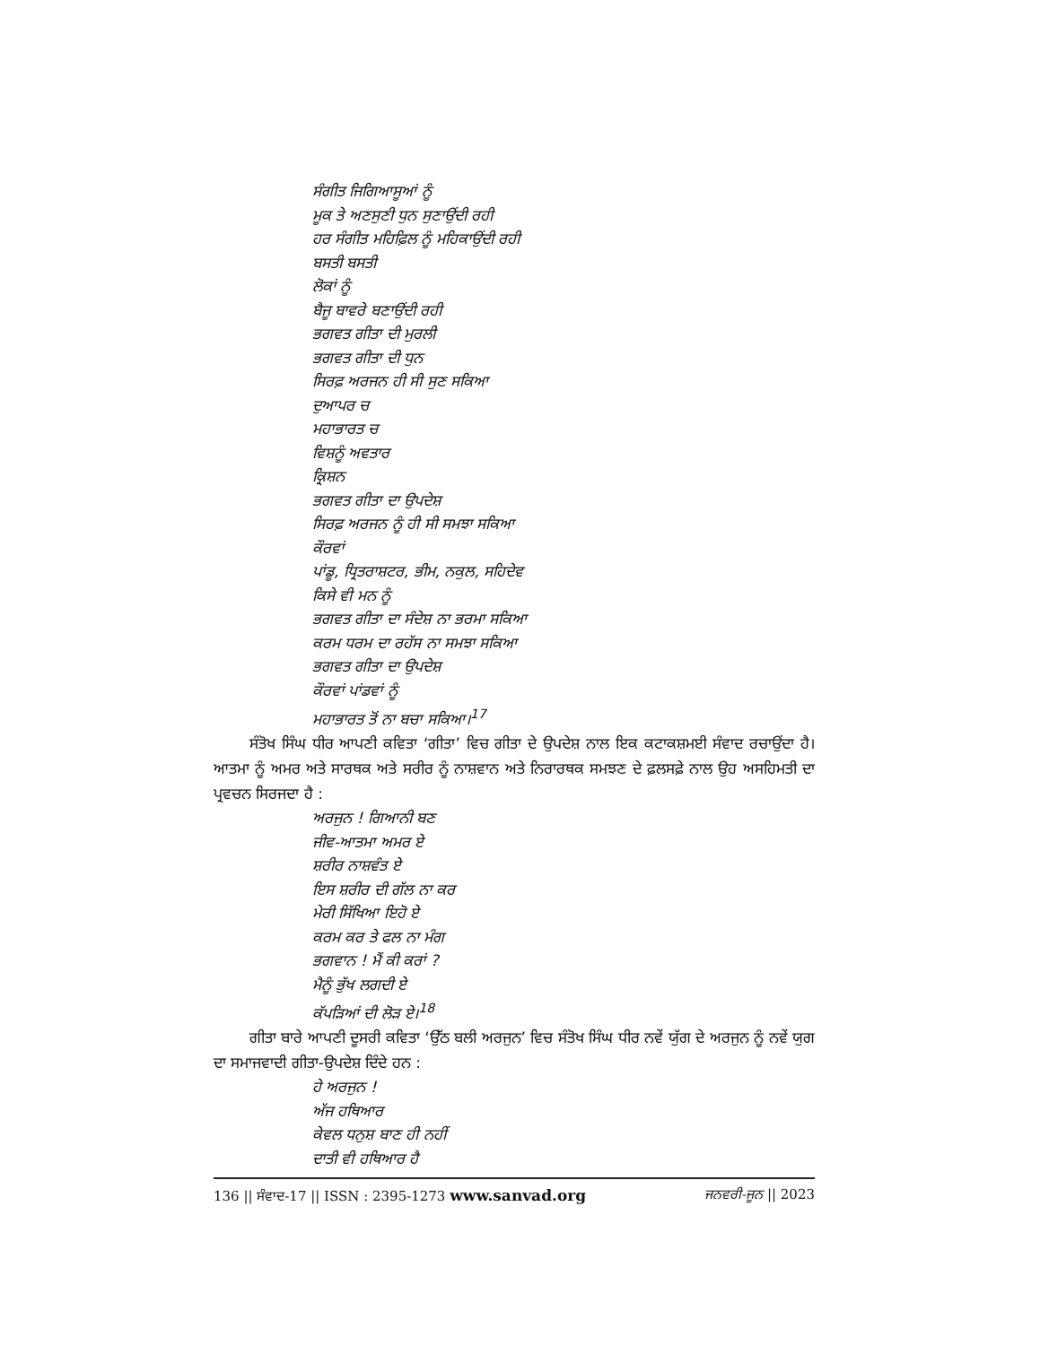ਸੰਗੀਤ ਜਿਗਿਆਸੂਆਂ ਨੂੰ
ਮੂਕ ਤੇ ਅਣਸੁਣੀ ਧੁਨ ਸੁਣਾਉਂਦੀ ਰਹੀ
ਹਰ ਸੰਗੀਤ ਮਹਿਫ਼ਿਲ ਨੂੰ ਮਹਿਕਾਉਂਦੀ ਰਹੀ
ਬਸਤੀ ਬਸਤੀ
ਲੋਕਾਂ ਨੂੰ
ਬੈਜੂ ਬਾਵਰੇ ਬਣਾਉਂਦੀ ਰਹੀ
ਭਗਵਤ ਗੀਤਾ ਦੀ ਮੁਰਲੀ
ਭਗਵਤ ਗੀਤਾ ਦੀ ਧੁਨ
ਸਿਰਫ਼ ਅਰਜਨ ਹੀ ਸੀ ਸੁਣ ਸਕਿਆ
ਦੁਆਪਰ ਚ
ਮਹਾਭਾਰਤ ਚ
ਵਿਸ਼ਨੂੰ ਅਵਤਾਰ
ਕ੍ਰਿਸ਼ਨ
ਭਗਵਤ ਗੀਤਾ ਦਾ ਉਪਦੇਸ਼
ਸਿਰਫ਼ ਅਰਜਨ ਨੂੰ ਹੀ ਸੀ ਸਮਝਾ ਸਕਿਆ
ਕੌਰਵਾਂ
ਪਾਂਡੂ, ਧ੍ਰਿਤਰਾਸ਼ਟਰ, ਭੀਮ, ਨਕੁਲ, ਸਹਿਦੇਵ
ਕਿਸੇ ਵੀ ਮਨ ਨੂੰ
ਭਗਵਤ ਗੀਤਾ ਦਾ ਸੰਦੇਸ਼ ਨਾ ਭਰਮਾ ਸਕਿਆ
ਕਰਮ ਧਰਮ ਦਾ ਰਹੱਸ ਨਾ ਸਮਝਾ ਸਕਿਆ
ਭਗਵਤ ਗੀਤਾ ਦਾ ਉਪਦੇਸ਼
ਕੌਰਵਾਂ ਪਾਂਡਵਾਂ ਨੂੰ
ਮਹਾਭਾਰਤ ਤੋਂ ਨਾ ਬਚਾ ਸਕਿਆ।<sup>17</sup>
ਸੰਤੋਖ ਸਿੰਘ ਧੀਰ ਆਪਣੀ ਕਵਿਤਾ ‘ਗੀਤਾ’ ਵਿਚ ਗੀਤਾ ਦੇ ਉਪਦੇਸ਼ ਨਾਲ ਇਕ ਕਟਾਕਸ਼ਮਈ ਸੰਵਾਦ ਰਚਾਉਂਦਾ ਹੈ। ਆਤਮਾ ਨੂੰ ਅਮਰ ਅਤੇ ਸਾਰਥਕ ਅਤੇ ਸਰੀਰ ਨੂੰ ਨਾਸ਼ਵਾਨ ਅਤੇ ਨਿਰਾਰਥਕ ਸਮਝਣ ਦੇ ਫ਼ਲਸਫ਼ੇ ਨਾਲ ਉਹ ਅਸਹਿਮਤੀ ਦਾ ਪ੍ਰਵਚਨ ਸਿਰਜਦਾ ਹੈ :
ਅਰਜੁਨ ! ਗਿਆਨੀ ਬਣ
ਜੀਵ-ਆਤਮਾ ਅਮਰ ਏ
ਸ਼ਰੀਰ ਨਾਸ਼ਵੰਤ ਏ
ਇਸ ਸ਼ਰੀਰ ਦੀ ਗੱਲ ਨਾ ਕਰ
ਮੇਰੀ ਸਿੱਖਿਆ ਇਹੋ ਏ
ਕਰਮ ਕਰ ਤੇ ਫਲ ਨਾ ਮੰਗ
ਭਗਵਾਨ ! ਮੈਂ ਕੀ ਕਰਾਂ ?
ਮੈਨੂੰ ਭੁੱਖ ਲਗਦੀ ਏ
ਕੱਪੜਿਆਂ ਦੀ ਲੋੜ ਏ।<sup>18</sup>
ਗੀਤਾ ਬਾਰੇ ਆਪਣੀ ਦੂਸਰੀ ਕਵਿਤਾ ‘ਉੱਠ ਬਲੀ ਅਰਜੁਨ’ ਵਿਚ ਸੰਤੋਖ ਸਿੰਘ ਧੀਰ ਨਵੇਂ ਯੁੱਗ ਦੇ ਅਰਜੁਨ ਨੂੰ ਨਵੇਂ ਯੁਗ ਦਾ ਸਮਾਜਵਾਦੀ ਗੀਤਾ-ਉਪਦੇਸ਼ ਦਿੰਦੇ ਹਨ :
ਹੇ ਅਰਜੁਨ !
ਅੱਜ ਹਥਿਆਰ
ਕੇਵਲ ਧਨੁਸ਼ ਬਾਣ ਹੀ ਨਹੀਂ
ਦਾਤੀ ਵੀ ਹਥਿਆਰ ਹੈ
136 || ਸੰਵਾਦ-17 || ISSN : 2395-1273 www.sanvad.org ਜਨਵਰੀ-ਜੂਨ || 2023